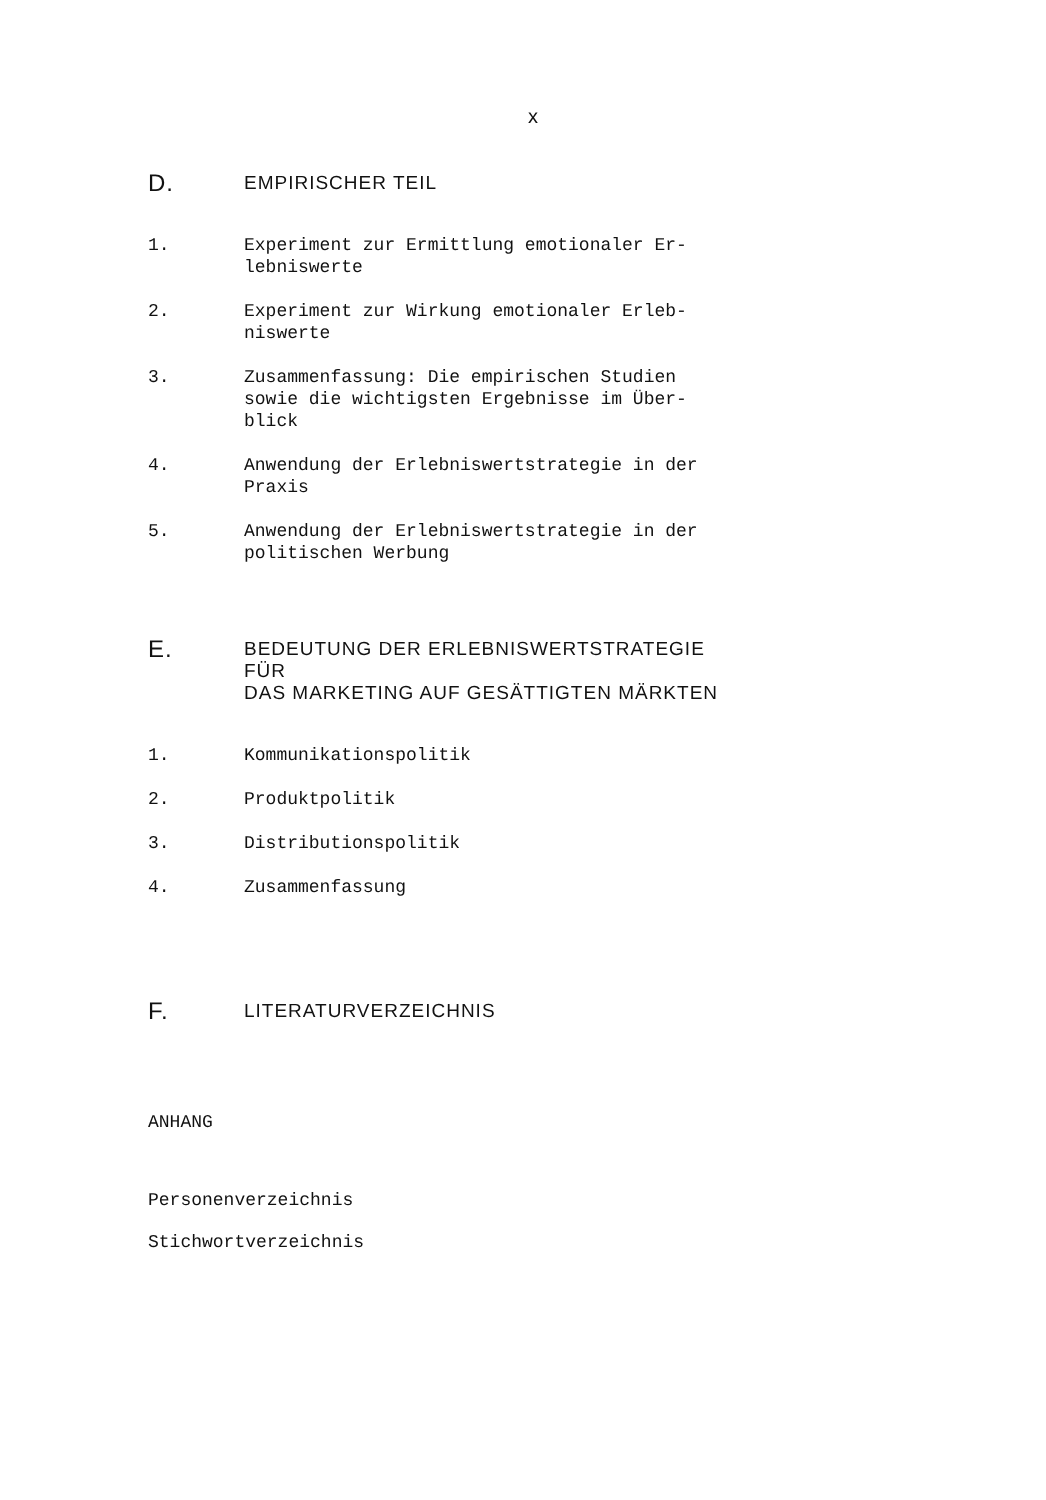x
D.
EMPIRISCHER TEIL
1. Experiment zur Ermittlung emotionaler Er-
lebniswerte
2. Experiment zur Wirkung emotionaler Erleb-
niswerte
3. Zusammenfassung: Die empirischen Studien
sowie die wichtigsten Ergebnisse im Über-
blick
4. Anwendung der Erlebniswertstrategie in der
Praxis
5. Anwendung der Erlebniswertstrategie in der
politischen Werbung
E.
BEDEUTUNG DER ERLEBNISWERTSTRATEGIE FÜR
DAS MARKETING AUF GESÄTTIGTEN MÄRKTEN
1. Kommunikationspolitik
2. Produktpolitik
3. Distributionspolitik
4. Zusammenfassung
F.
LITERATURVERZEICHNIS
ANHANG
Personenverzeichnis
Stichwortverzeichnis